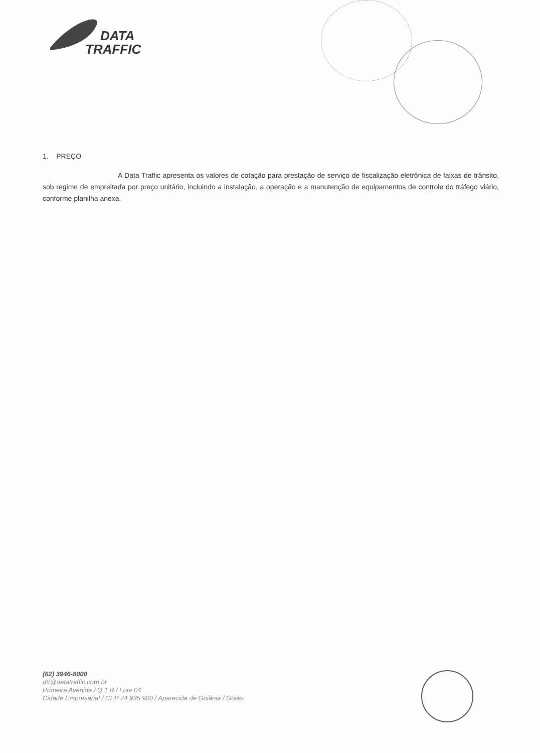DATA
TRAFFIC
1. PREÇO
A Data Traffic apresenta os valores de cotação para prestação de serviço de fiscalização eletrônica de faixas de trânsito, sob regime de empreitada por preço unitário, incluindo a instalação, a operação e a manutenção de equipamentos de controle do tráfego viário, conforme planilha anexa.
(62) 3946-8000
dtf@datatraffic.com.br
Primeira Avenida / Q 1 B / Lote 04
Cidade Empresarial / CEP 74 935 900 / Aparecida de Goiânia / Goiás